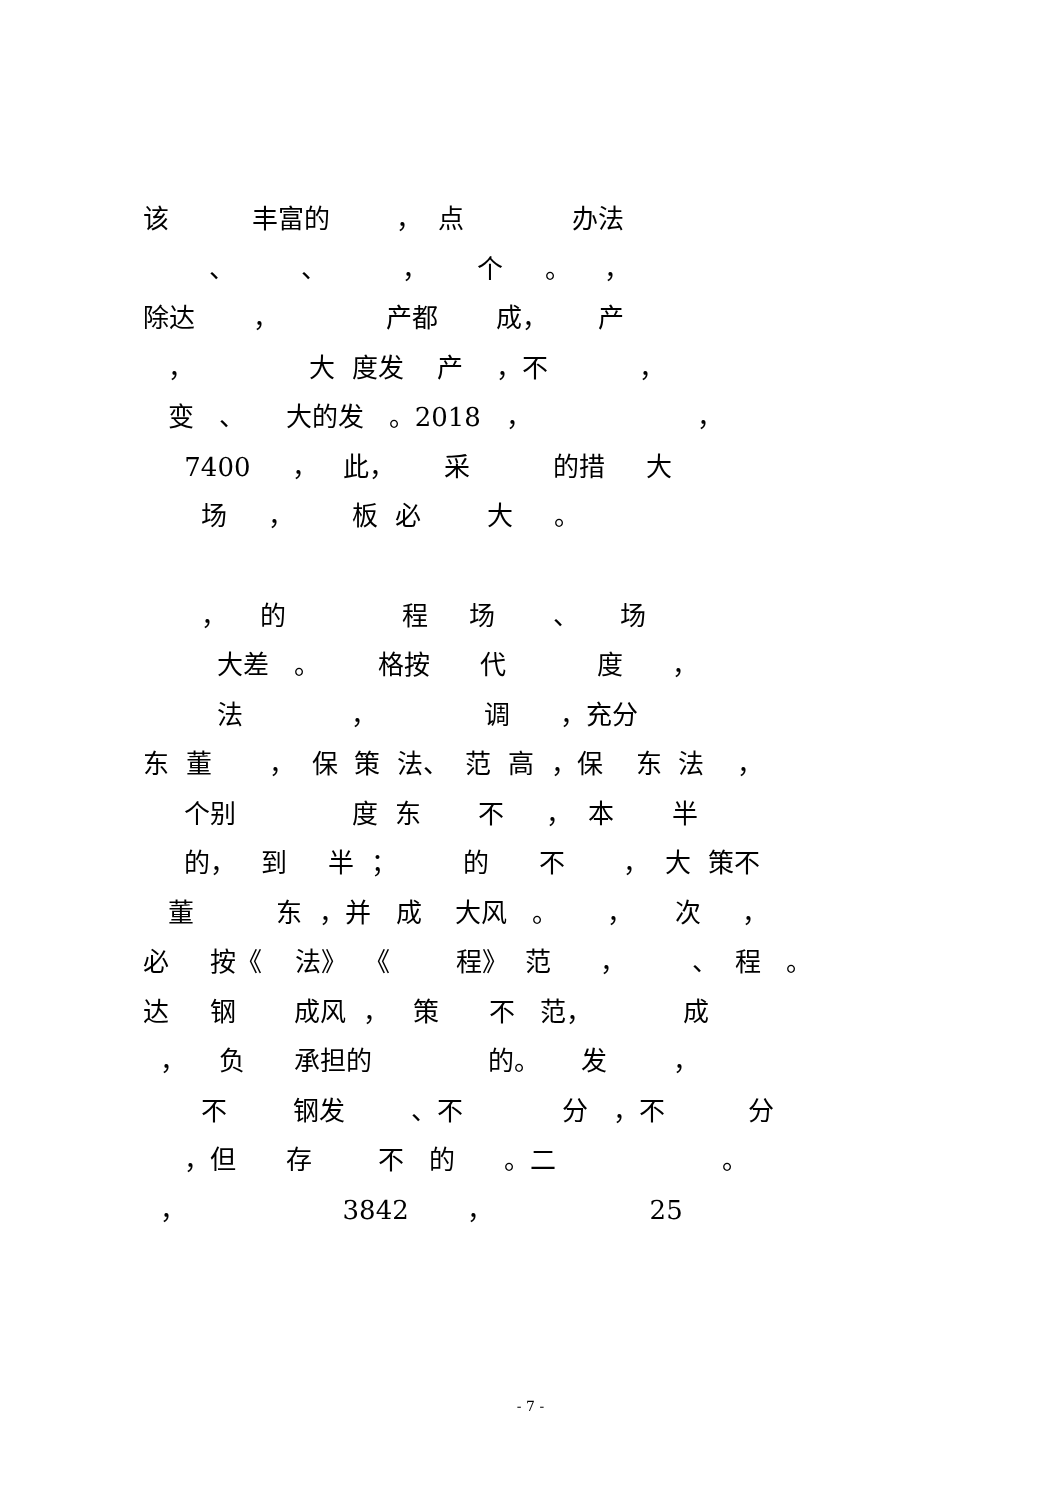该 丰富的 ， 点 办法
、 、 ， 个 。 ，
除达 ， 产都 成， 产
， 大 度发 产 ，不 ，
变 、 大的发 。2018 ， ，
7400 ， 此， 采 的措 大
场 ， 板 必 大 。
， 的 程 场 、 场
大差 。 格按 代 度 ，
法 ， 调 ，充分
东 董 ， 保 策 法、 范 高 ，保 东 法 ，
个别 度 东 不 ， 本 半
的， 到 半 ； 的 不 ， 大 策不
董 东 ，并 成 大风 。 ， 次 ，
必 按《 法》 《 程》 范 ， 、 程 。
达 钢 成风 ， 策 不 范， 成
， 负 承担的 的。 发 ，
不 钢发 、不 分 ，不 分
，但 存 不 的 。二 。
， 3842 ， 25
- 7 -